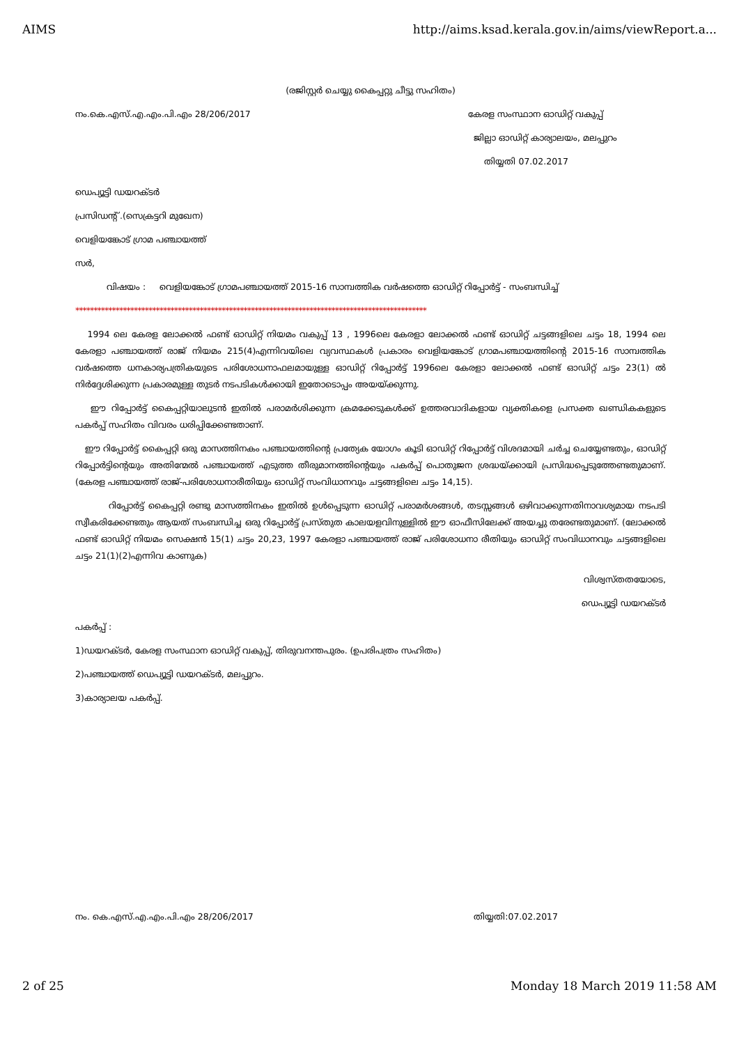AIMS http://aims.ksad.kerala.gov.in/aims/viewReport.a...
(രജിസ്റ്റർ ചെയ്യു കൈപ്പറ്റു ചീട്ടു സഹിതം)
നം.കെ.എസ്.എ.എം.പി.എം 28/206/2017 കേരള സംസ്ഥാന ഓഡിറ്റ് വകുപ്പ്
ജില്ലാ ഓഡിറ്റ് കാര്യാലയം, മലപ്പുറം
തിയ്യതി 07.02.2017
ഡെപ്യൂട്ടി ഡയറക്ടർ
പ്രസിഡന്റ് .(സെക്രട്ടറി മുഖേന)
വെളിയങ്കോട് ഗ്രാമ പഞ്ചായത്ത്
സർ,
വിഷയം : വെളിയങ്കോട് ഗ്രാമപഞ്ചായത്ത് 2015-16 സാമ്പത്തിക വർഷത്തെ ഓഡിറ്റ് റിപ്പോർട്ട് - സംബന്ധിച്ച്
************************************************************************************************
1994 ലെ കേരള ലോക്കൽ ഫണ്ട് ഓഡിറ്റ് നിയമം വകുപ്പ് 13 , 1996ലെ കേരളാ ലോക്കൽ ഫണ്ട് ഓഡിറ്റ് ചട്ടങ്ങളിലെ ചട്ടം 18, 1994 ലെ കേരളാ പഞ്ചായത്ത് രാജ് നിയമം 215(4)എന്നിവയിലെ വ്യവസ്ഥകൾ പ്രകാരം വെളിയങ്കോട് ഗ്രാമപഞ്ചായത്തിന്റെ 2015-16 സാമ്പത്തിക വർഷത്തെ ധനകാര്യപത്രികയുടെ പരിശോധനാഫലമായുള്ള ഓഡിറ്റ് റിപ്പോർട്ട് 1996ലെ കേരളാ ലോക്കൽ ഫണ്ട് ഓഡിറ്റ് ചട്ടം 23(1) ൽ നിർദ്ദേശിക്കുന്ന പ്രകാരമുള്ള തുടർ നടപടികൾക്കായി ഇതോടൊപ്പം അയയ്ക്കുന്നു.
ഈ റിപ്പോർട്ട് കൈപ്പറ്റിയാലുടൻ ഇതിൽ പരാമർശിക്കുന്ന ക്രമക്കേടുകൾക്ക് ഉത്തരവാദികളായ വ്യക്തികളെ പ്രസക്ത ഖണ്ഡികകളുടെ പകർപ്പ് സഹിതം വിവരം ധരിപ്പിക്കേണ്ടതാണ്.
ഈ റിപ്പോർട്ട് കൈപ്പറ്റി ഒരു മാസത്തിനകം പഞ്ചായത്തിന്റെ പ്രത്യേക യോഗം കൂടി ഓഡിറ്റ് റിപ്പോർട്ട് വിശദമായി ചർച്ച ചെയ്യേണ്ടതും, ഓഡിറ്റ് റിപ്പോർട്ടിന്റെയും അതിന്മേൽ പഞ്ചായത്ത് എടുത്ത തീരുമാനത്തിന്റെയും പകർപ്പ് പൊതുജന ശ്രദ്ധയ്ക്കായി പ്രസിദ്ധപ്പെടുത്തേണ്ടതുമാണ്. (കേരള പഞ്ചായത്ത് രാജ്-പരിശോധനാരീതിയും ഓഡിറ്റ് സംവിധാനവും ചട്ടങ്ങളിലെ ചട്ടം 14,15).
റിപ്പോർട്ട് കൈപ്പറ്റി രണ്ടു മാസത്തിനകം ഇതിൽ ഉൾപ്പെടുന്ന ഓഡിറ്റ് പരാമർശങ്ങൾ, തടസ്സങ്ങൾ ഒഴിവാക്കുന്നതിനാവശ്യമായ നടപടി സ്വീകരിക്കേണ്ടതും ആയത് സംബന്ധിച്ച ഒരു റിപ്പോർട്ട് പ്രസ്തുത കാലയളവിനുള്ളിൽ ഈ ഓഫീസിലേക്ക് അയച്ചു തരേണ്ടതുമാണ്. (ലോക്കൽ ഫണ്ട് ഓഡിറ്റ് നിയമം സെക്ഷൻ 15(1) ചട്ടം 20,23, 1997 കേരളാ പഞ്ചായത്ത് രാജ് പരിശോധനാ രീതിയും ഓഡിറ്റ് സംവിധാനവും ചട്ടങ്ങളിലെ ചട്ടം 21(1)(2)എന്നിവ കാണുക)
വിശ്വസ്തതയോടെ,
ഡെപ്യൂട്ടി ഡയറക്ടർ
പകർപ്പ് :
1)ഡയറക്ടർ, കേരള സംസ്ഥാന ഓഡിറ്റ് വകുപ്പ്, തിരുവനന്തപുരം. (ഉപരിപത്രം സഹിതം)
2)പഞ്ചായത്ത് ഡെപ്യൂട്ടി ഡയറക്ടർ, മലപ്പുറം.
3)കാര്യാലയ പകർപ്പ്.
നം. കെ.എസ്.എ.എം.പി.എം 28/206/2017 തിയ്യതി:07.02.2017
2 of 25 Monday 18 March 2019 11:58 AM